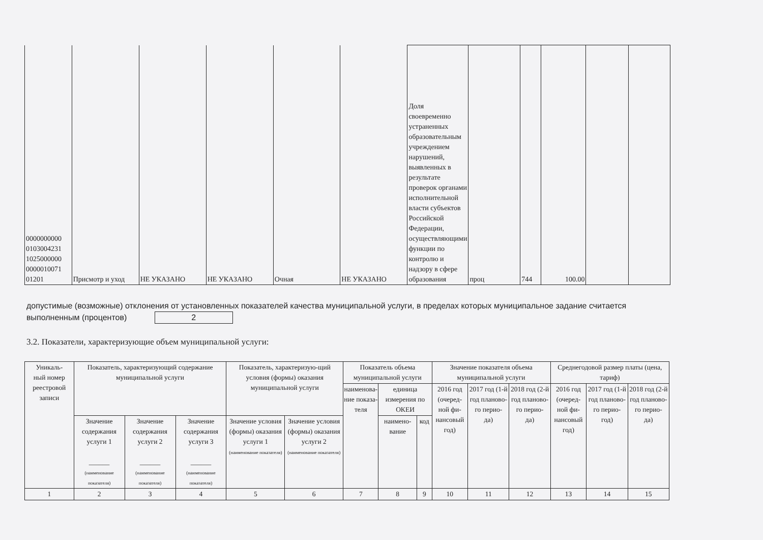| 0000000000 0103004231 1025000000 0000010071 01201 | Присмотр и уход | НЕ УКАЗАНО | НЕ УКАЗАНО | Очная | НЕ УКАЗАНО | Доля своевременно устраненных образовательным учреждением нарушений, выявленных в результате проверок органами исполнительной власти субъектов Российской Федерации, осуществляющими функции по контролю и надзору в сфере образования | проц | 744 | 100.00 | | |
допустимые (возможные) отклонения от установленных показателей качества муниципальной услуги, в пределах которых муниципальное задание считается выполненным (процентов) 2
3.2. Показатели, характеризующие объем муниципальной услуги:
| Уникаль- ный номер реестровой записи | Показатель, характеризующий содержание муниципальной услуги | | | Показатель, характеризую-щий условия (формы) оказания муниципальной услуги | | Показатель объема муниципальной услуги | | | Значение показателя объема муниципальной услуги | | | Среднегодовой размер платы (цена, тариф) | | |
| --- | --- | --- | --- | --- | --- | --- | --- | --- | --- | --- | --- | --- | --- | --- |
| | | | | | | наименова- ние показа- теля | единица измерения по ОКЕИ | | 2016 год (очеред- ной фи- нансовый год) | 2017 год (1-й год планово- го перио- да) | 2018 год (2-й год планово- го перио- да) | 2016 год (очеред- ной фи- нансовый год) | 2017 год (1-й год планово- го перио- год) | 2018 год (2-й год планово- го перио- да) |
| | Значение содержания услуги 1 ______ (наименование показателя) | Значение содержания услуги 2 ______ (наименование показателя) | Значение содержания услуги 3 ______ (наименование показателя) | Значение условия (формы) оказания услуги 1 (наименование показателя) | Значение условия (формы) оказания услуги 2 (наименование показателя) | | наимено- вание | код | | | | | | |
| 1 | 2 | 3 | 4 | 5 | 6 | 7 | 8 | 9 | 10 | 11 | 12 | 13 | 14 | 15 |